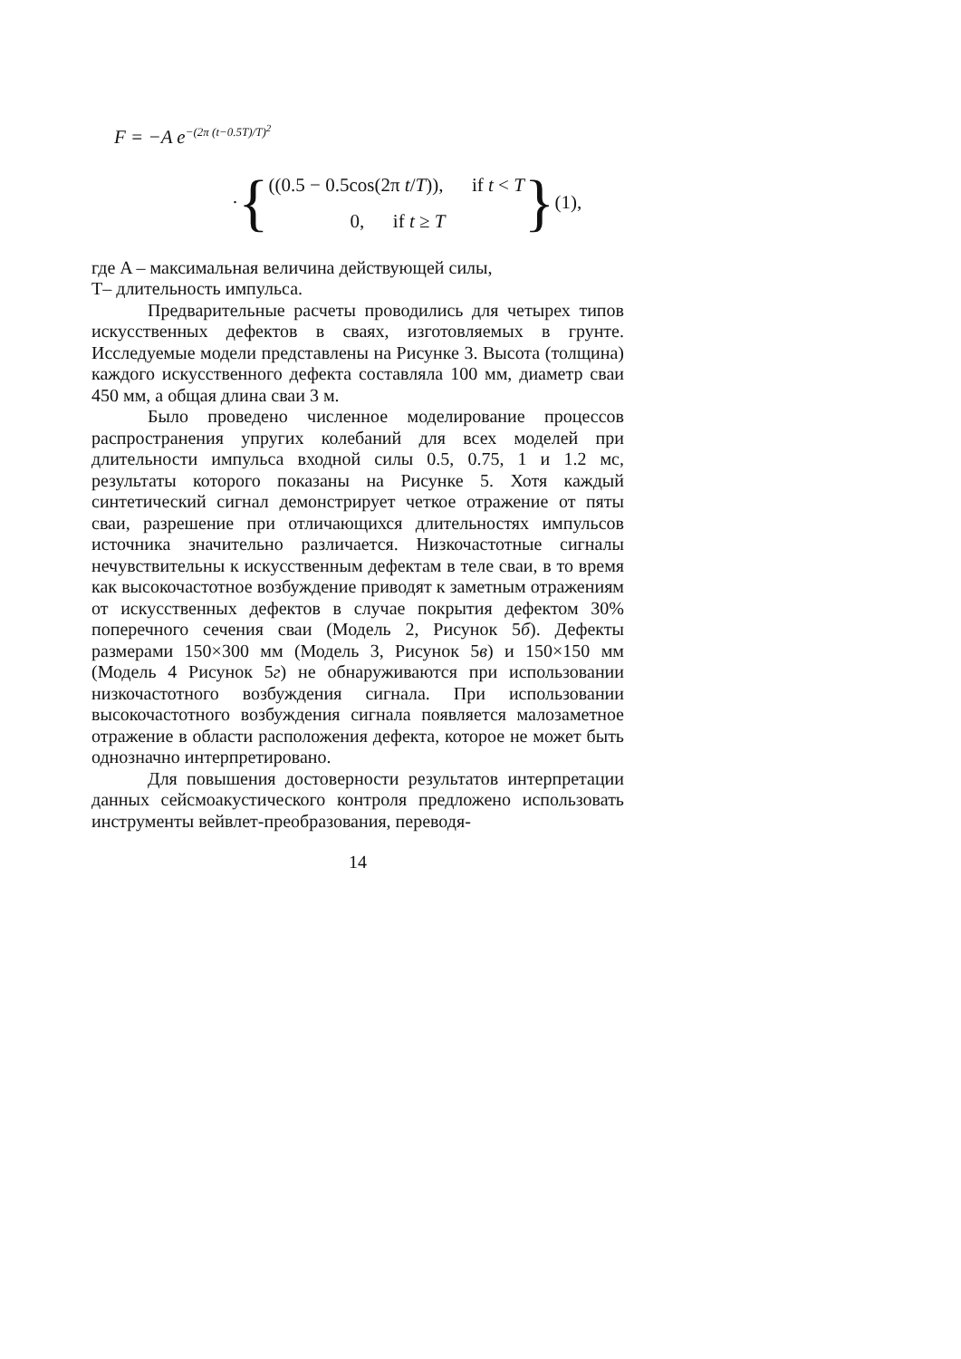F = −A e<sup>−(2π (t−0.5T)/T)<sup>2</sup></sup>
· {
((0.5 − 0.5cos(2π t/T)), if t < T
0, if t ≥ T
} (1),
где A – максимальная величина действующей силы,
T– длительность импульса.
Предварительные расчеты проводились для четырех типов искусственных дефектов в сваях, изготовляемых в грунте. Исследуемые модели представлены на Рисунке 3. Высота (толщина) каждого искусственного дефекта составляла 100 мм, диаметр сваи 450 мм, а общая длина сваи 3 м.
Было проведено численное моделирование процессов распространения упругих колебаний для всех моделей при длительности импульса входной силы 0.5, 0.75, 1 и 1.2 мс, результаты которого показаны на Рисунке 5. Хотя каждый синтетический сигнал демонстрирует четкое отражение от пяты сваи, разрешение при отличающихся длительностях импульсов источника значительно различается. Низкочастотные сигналы нечувствительны к искусственным дефектам в теле сваи, в то время как высокочастотное возбуждение приводят к заметным отражениям от искусственных дефектов в случае покрытия дефектом 30% поперечного сечения сваи (Модель 2, Рисунок 5б). Дефекты размерами 150×300 мм (Модель 3, Рисунок 5в) и 150×150 мм (Модель 4 Рисунок 5г) не обнаруживаются при использовании низкочастотного возбуждения сигнала. При использовании высокочастотного возбуждения сигнала появляется малозаметное отражение в области расположения дефекта, которое не может быть однозначно интерпретировано.
Для повышения достоверности результатов интерпретации данных сейсмоакустического контроля предложено использовать инструменты вейвлет-преобразования, переводя-
14